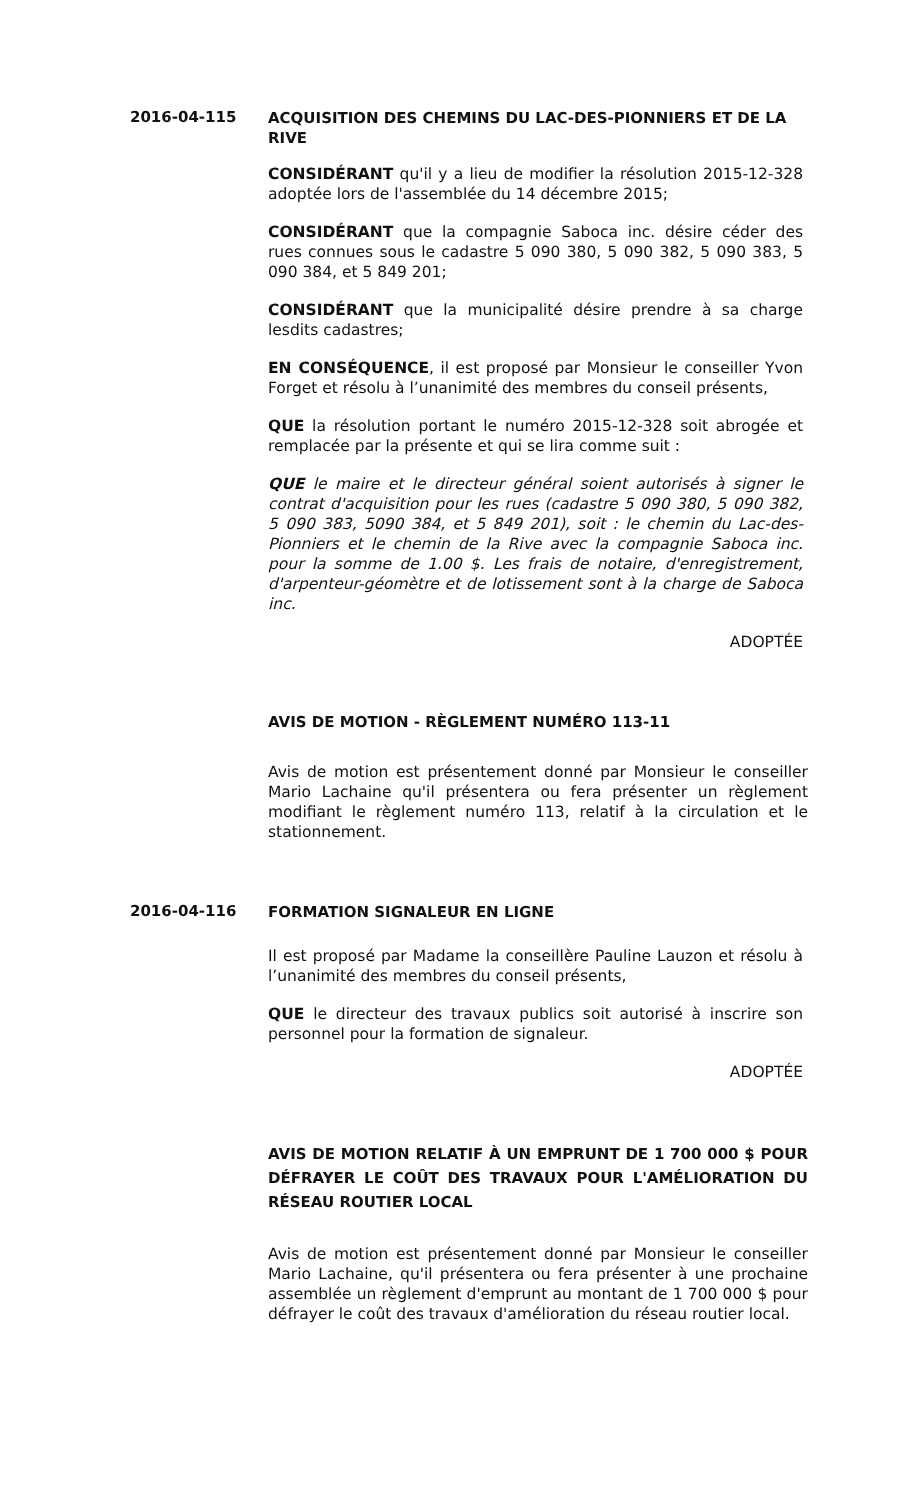2016-04-115
ACQUISITION DES CHEMINS DU LAC-DES-PIONNIERS ET DE LA RIVE
CONSIDÉRANT qu'il y a lieu de modifier la résolution 2015-12-328 adoptée lors de l'assemblée du 14 décembre 2015;
CONSIDÉRANT que la compagnie Saboca inc. désire céder des rues connues sous le cadastre 5 090 380, 5 090 382, 5 090 383, 5 090 384, et 5 849 201;
CONSIDÉRANT que la municipalité désire prendre à sa charge lesdits cadastres;
EN CONSÉQUENCE, il est proposé par Monsieur le conseiller Yvon Forget et résolu à l’unanimité des membres du conseil présents,
QUE la résolution portant le numéro 2015-12-328 soit abrogée et remplacée par la présente et qui se lira comme suit :
QUE le maire et le directeur général soient autorisés à signer le contrat d'acquisition pour les rues (cadastre 5 090 380, 5 090 382, 5 090 383, 5090 384, et 5 849 201), soit : le chemin du Lac-des-Pionniers et le chemin de la Rive avec la compagnie Saboca inc. pour la somme de 1.00 $. Les frais de notaire, d'enregistrement, d'arpenteur-géomètre et de lotissement sont à la charge de Saboca inc.
ADOPTÉE
AVIS DE MOTION - RÈGLEMENT NUMÉRO 113-11
Avis de motion est présentement donné par Monsieur le conseiller Mario Lachaine qu'il présentera ou fera présenter un règlement modifiant le règlement numéro 113, relatif à la circulation et le stationnement.
2016-04-116
FORMATION SIGNALEUR EN LIGNE
Il est proposé par Madame la conseillère Pauline Lauzon et résolu à l’unanimité des membres du conseil présents,
QUE le directeur des travaux publics soit autorisé à inscrire son personnel pour la formation de signaleur.
ADOPTÉE
AVIS DE MOTION RELATIF À UN EMPRUNT DE 1 700 000 $ POUR DÉFRAYER LE COÛT DES TRAVAUX POUR L'AMÉLIORATION DU RÉSEAU ROUTIER LOCAL
Avis de motion est présentement donné par Monsieur le conseiller Mario Lachaine, qu'il présentera ou fera présenter à une prochaine assemblée un règlement d'emprunt au montant de 1 700 000 $ pour défrayer le coût des travaux d'amélioration du réseau routier local.